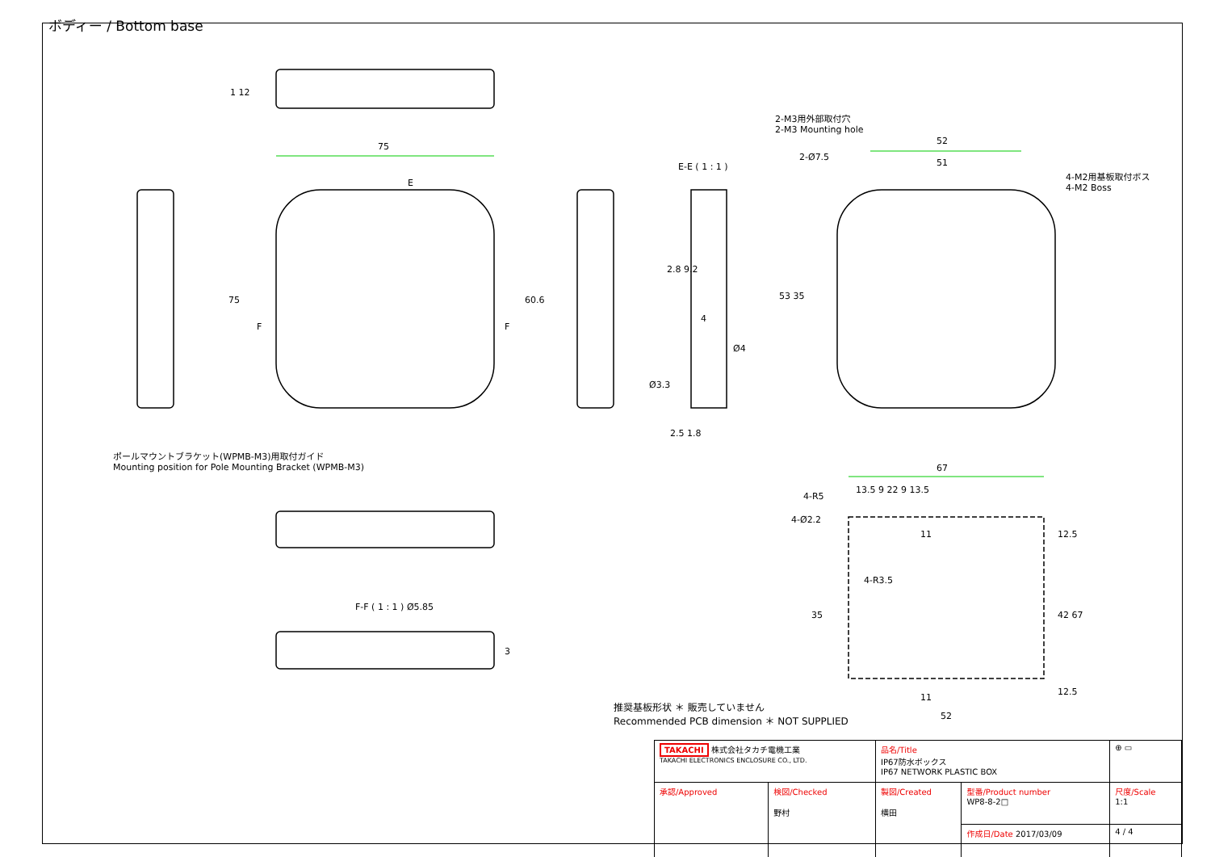ボディー / Bottom base
ポールマウントブラケット(WPMB-M3)用取付ガイド
Mounting position for Pole Mounting Bracket (WPMB-M3)
75
75 60.6
1 12
E
F F
E-E ( 1 : 1 )
2.8 9.2
4
Ø4
Ø3.3
2.5 1.8
F-F ( 1 : 1 ) Ø5.85
3
2-M3用外部取付穴
2-M3 Mounting hole
2-Ø7.5
52
51
4-M2用基板取付ボス
4-M2 Boss
53 35
67
13.5 9 22 9 13.5
4-R5
4-Ø2.2
4-R3.5
11 12.5
35 42 67
11
12.5
52
推奨基板形状 ＊ 販売していません
Recommended PCB dimension ＊ NOT SUPPLIED
| TAKACHI 株式会社タカチ電機工業 TAKACHI ELECTRONICS ENCLOSURE CO., LTD. | | 品名/Title IP67防水ボックス IP67 NETWORK PLASTIC BOX | | ⊕ ▭ |
| 承認/Approved | 検図/Checked 野村 | 製図/Created 横田 | 型番/Product number WP8-8-2□ | 尺度/Scale 1:1 |
| | | | 作成日/Date 2017/03/09 | 4 / 4 |